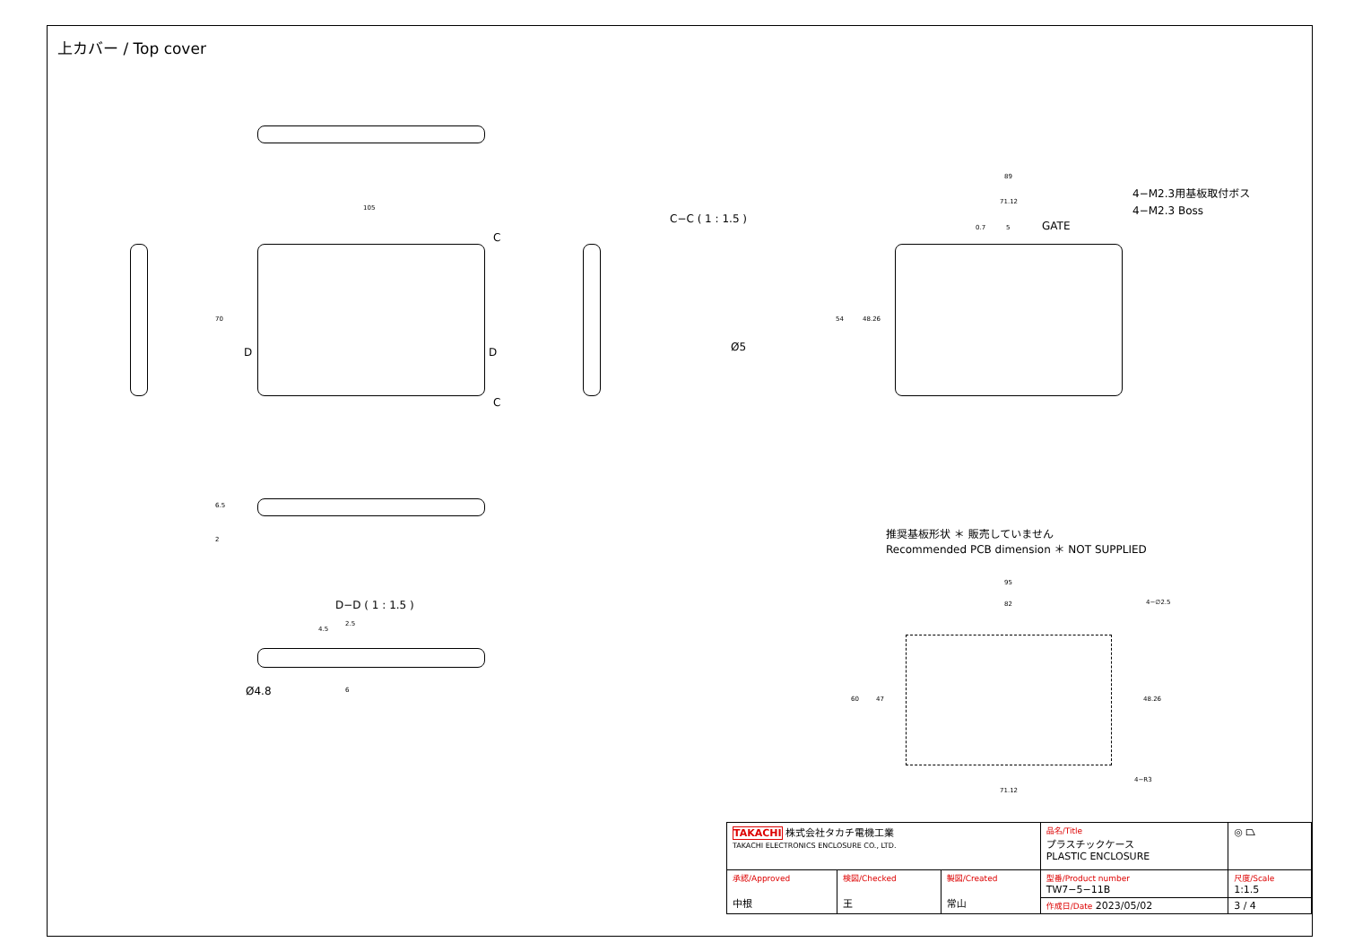上カバー / Top cover
105
70
C
C
D D
C−C ( 1 : 1.5 )
Ø5
89
71.12
0.7 5 GATE
4−M2.3用基板取付ボス
4−M2.3 Boss
54 48.26
6.5
2
D−D ( 1 : 1.5 )
4.5
2.5
Ø4.8 6
推奨基板形状 ＊ 販売していません
Recommended PCB dimension ＊ NOT SUPPLIED
95
82 4−∅2.5
60 47 48.26
4−R3
71.12
| TAKACHI 株式会社タカチ電機工業 TAKACHI ELECTRONICS ENCLOSURE CO., LTD. | | | 品名/Title プラスチックケース PLASTIC ENCLOSURE | ◎ ⏢ |
| 承認/Approved 中根 | 検図/Checked 王 | 製図/Created 常山 | 型番/Product number TW7−5−11B | 尺度/Scale 1:1.5 |
| | | | 作成日/Date 2023/05/02 | 3 / 4 |